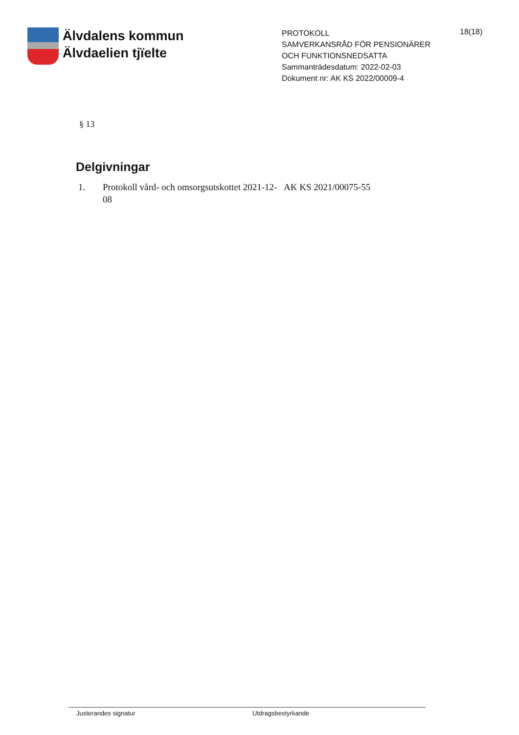Älvdalens kommun
Älvdaelien tjïelte
PROTOKOLL
SAMVERKANSRÅD FÖR PENSIONÄRER OCH FUNKTIONSNEDSATTA
Sammanträdesdatum: 2022-02-03
Dokument nr: AK KS 2022/00009-4
18(18)
§ 13
Delgivningar
1. Protokoll vård- och omsorgsutskottet 2021-12-08 AK KS 2021/00075-55
Justerandes signatur Utdragsbestyrkande